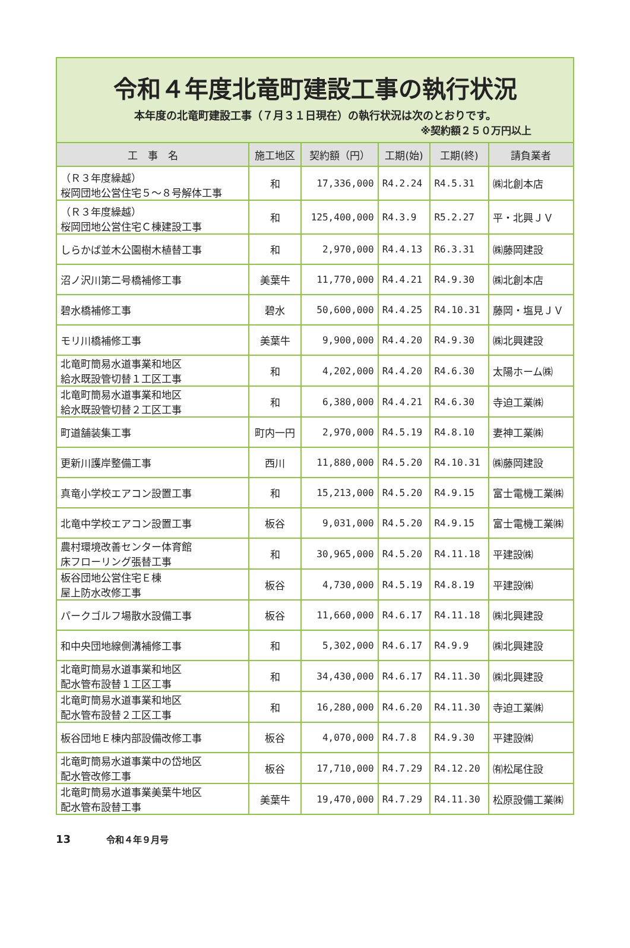令和４年度北竜町建設工事の執行状況
本年度の北竜町建設工事（７月３１日現在）の執行状況は次のとおりです。
※契約額２５０万円以上
| 工 事 名 | 施工地区 | 契約額（円） | 工期(始) | 工期(終) | 請負業者 |
| --- | --- | --- | --- | --- | --- |
| （Ｒ３年度繰越） 桜岡団地公営住宅５～８号解体工事 | 和 | 17,336,000 | R4.2.24 | R4.5.31 | ㈱北創本店 |
| （Ｒ３年度繰越） 桜岡団地公営住宅Ｃ棟建設工事 | 和 | 125,400,000 | R4.3.9 | R5.2.27 | 平・北興ＪＶ |
| しらかば並木公園樹木植替工事 | 和 | 2,970,000 | R4.4.13 | R6.3.31 | ㈱藤岡建設 |
| 沼ノ沢川第二号橋補修工事 | 美葉牛 | 11,770,000 | R4.4.21 | R4.9.30 | ㈱北創本店 |
| 碧水橋補修工事 | 碧水 | 50,600,000 | R4.4.25 | R4.10.31 | 藤岡・塩見ＪＶ |
| モリ川橋補修工事 | 美葉牛 | 9,900,000 | R4.4.20 | R4.9.30 | ㈱北興建設 |
| 北竜町簡易水道事業和地区 給水既設管切替１工区工事 | 和 | 4,202,000 | R4.4.20 | R4.6.30 | 太陽ホーム㈱ |
| 北竜町簡易水道事業和地区 給水既設管切替２工区工事 | 和 | 6,380,000 | R4.4.21 | R4.6.30 | 寺迫工業㈱ |
| 町道舗装集工事 | 町内一円 | 2,970,000 | R4.5.19 | R4.8.10 | 妻神工業㈱ |
| 更新川護岸整備工事 | 西川 | 11,880,000 | R4.5.20 | R4.10.31 | ㈱藤岡建設 |
| 真竜小学校エアコン設置工事 | 和 | 15,213,000 | R4.5.20 | R4.9.15 | 富士電機工業㈱ |
| 北竜中学校エアコン設置工事 | 板谷 | 9,031,000 | R4.5.20 | R4.9.15 | 富士電機工業㈱ |
| 農村環境改善センター体育館 床フローリング張替工事 | 和 | 30,965,000 | R4.5.20 | R4.11.18 | 平建設㈱ |
| 板谷団地公営住宅Ｅ棟 屋上防水改修工事 | 板谷 | 4,730,000 | R4.5.19 | R4.8.19 | 平建設㈱ |
| パークゴルフ場散水設備工事 | 板谷 | 11,660,000 | R4.6.17 | R4.11.18 | ㈱北興建設 |
| 和中央団地線側溝補修工事 | 和 | 5,302,000 | R4.6.17 | R4.9.9 | ㈱北興建設 |
| 北竜町簡易水道事業和地区 配水管布設替１工区工事 | 和 | 34,430,000 | R4.6.17 | R4.11.30 | ㈱北興建設 |
| 北竜町簡易水道事業和地区 配水管布設替２工区工事 | 和 | 16,280,000 | R4.6.20 | R4.11.30 | 寺迫工業㈱ |
| 板谷団地Ｅ棟内部設備改修工事 | 板谷 | 4,070,000 | R4.7.8 | R4.9.30 | 平建設㈱ |
| 北竜町簡易水道事業中の岱地区 配水管改修工事 | 板谷 | 17,710,000 | R4.7.29 | R4.12.20 | ㈲松尾住設 |
| 北竜町簡易水道事業美葉牛地区 配水管布設替工事 | 美葉牛 | 19,470,000 | R4.7.29 | R4.11.30 | 松原設備工業㈱ |
13 令和４年９月号